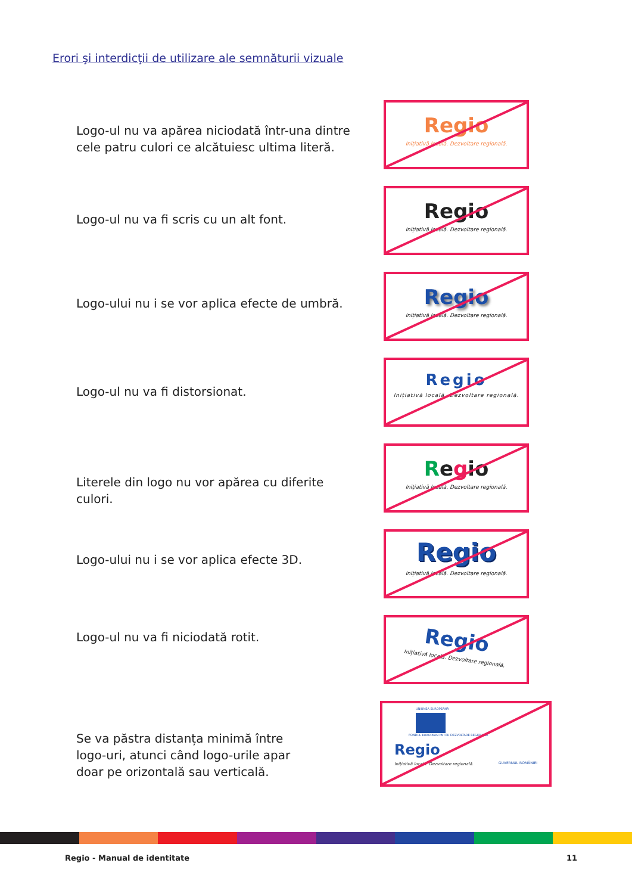Erori şi interdicţii de utilizare ale semnăturii vizuale
Logo-ul nu va apărea niciodată într-una dintre cele patru culori ce alcătuiesc ultima literă.
Regio
Inițiativă locală. Dezvoltare regională.
Logo-ul nu va fi scris cu un alt font.
Regio
Inițiativă locală. Dezvoltare regională.
Logo-ului nu i se vor aplica efecte de umbră.
Regio
Inițiativă locală. Dezvoltare regională.
Logo-ul nu va fi distorsionat.
Regio
Inițiativă locală. Dezvoltare regională.
Literele din logo nu vor apărea cu diferite culori.
Regio
Inițiativă locală. Dezvoltare regională.
Logo-ului nu i se vor aplica efecte 3D.
Regio
Inițiativă locală. Dezvoltare regională.
Logo-ul nu va fi niciodată rotit.
Regio
Inițiativă locală. Dezvoltare regională.
Se va păstra distanța minimă între logo-uri, atunci când logo-urile apar doar pe orizontală sau verticală.
UNIUNEA EUROPEANĂ
FONDUL EUROPEAN PNTRU DEZVOLTARE REGIONALĂ
Regio
Inițiativă locală. Dezvoltare regională.
GUVERNUL ROMÂNIEI
Regio - Manual de identitate 11